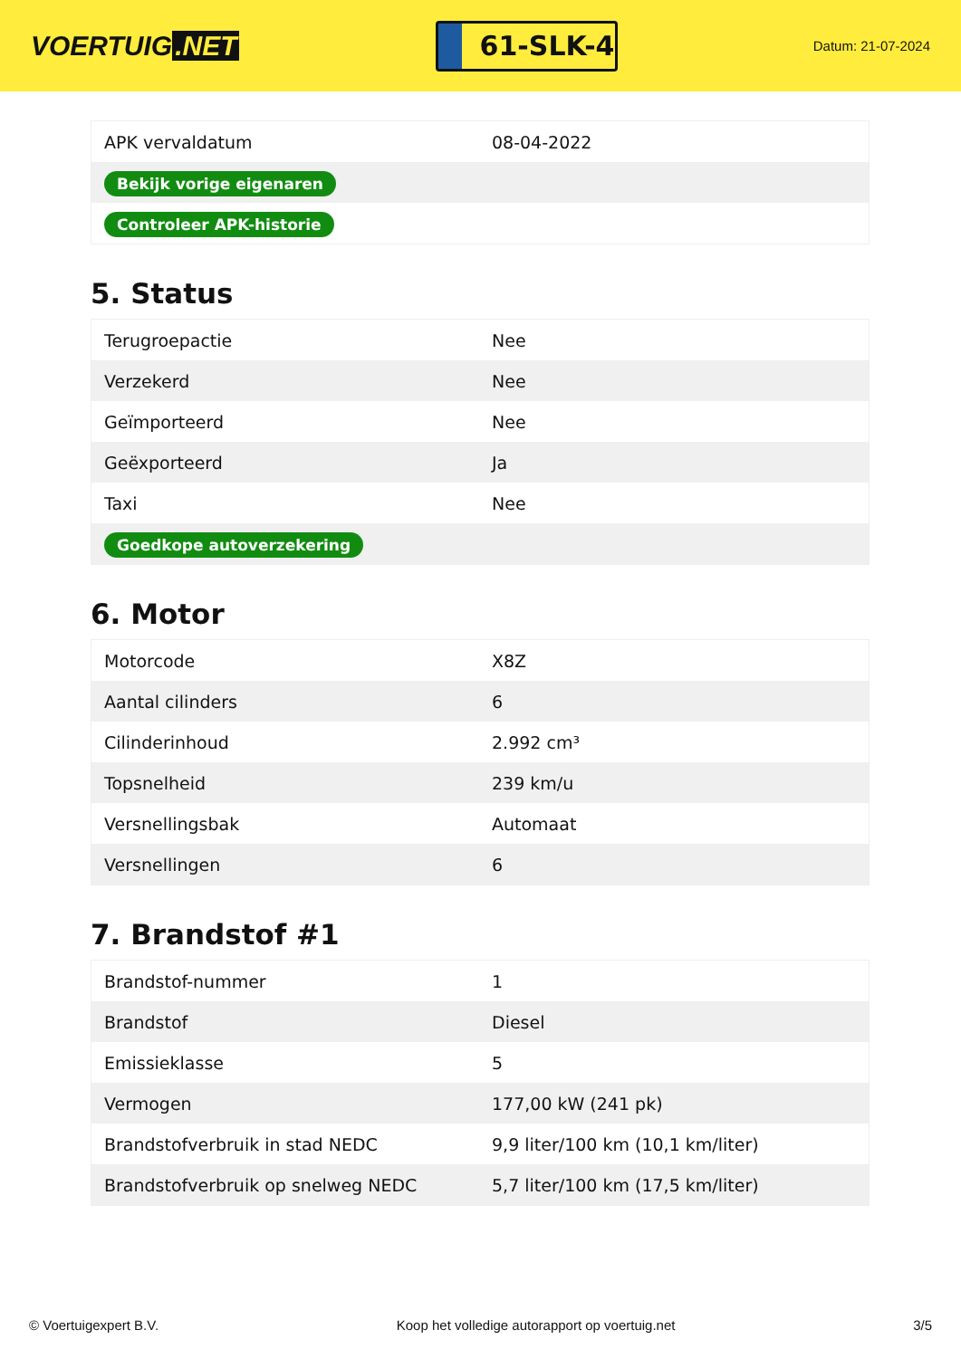VOERTUIG.NET
61-SLK-4
Datum: 21-07-2024
| APK vervaldatum | 08-04-2022 |
| Bekijk vorige eigenaren | |
| Controleer APK-historie | |
5. Status
| Terugroepactie | Nee |
| Verzekerd | Nee |
| Geïmporteerd | Nee |
| Geëxporteerd | Ja |
| Taxi | Nee |
| Goedkope autoverzekering | |
6. Motor
| Motorcode | X8Z |
| Aantal cilinders | 6 |
| Cilinderinhoud | 2.992 cm³ |
| Topsnelheid | 239 km/u |
| Versnellingsbak | Automaat |
| Versnellingen | 6 |
7. Brandstof #1
| Brandstof-nummer | 1 |
| Brandstof | Diesel |
| Emissieklasse | 5 |
| Vermogen | 177,00 kW (241 pk) |
| Brandstofverbruik in stad NEDC | 9,9 liter/100 km (10,1 km/liter) |
| Brandstofverbruik op snelweg NEDC | 5,7 liter/100 km (17,5 km/liter) |
© Voertuigexpert B.V. Koop het volledige autorapport op voertuig.net 3/5